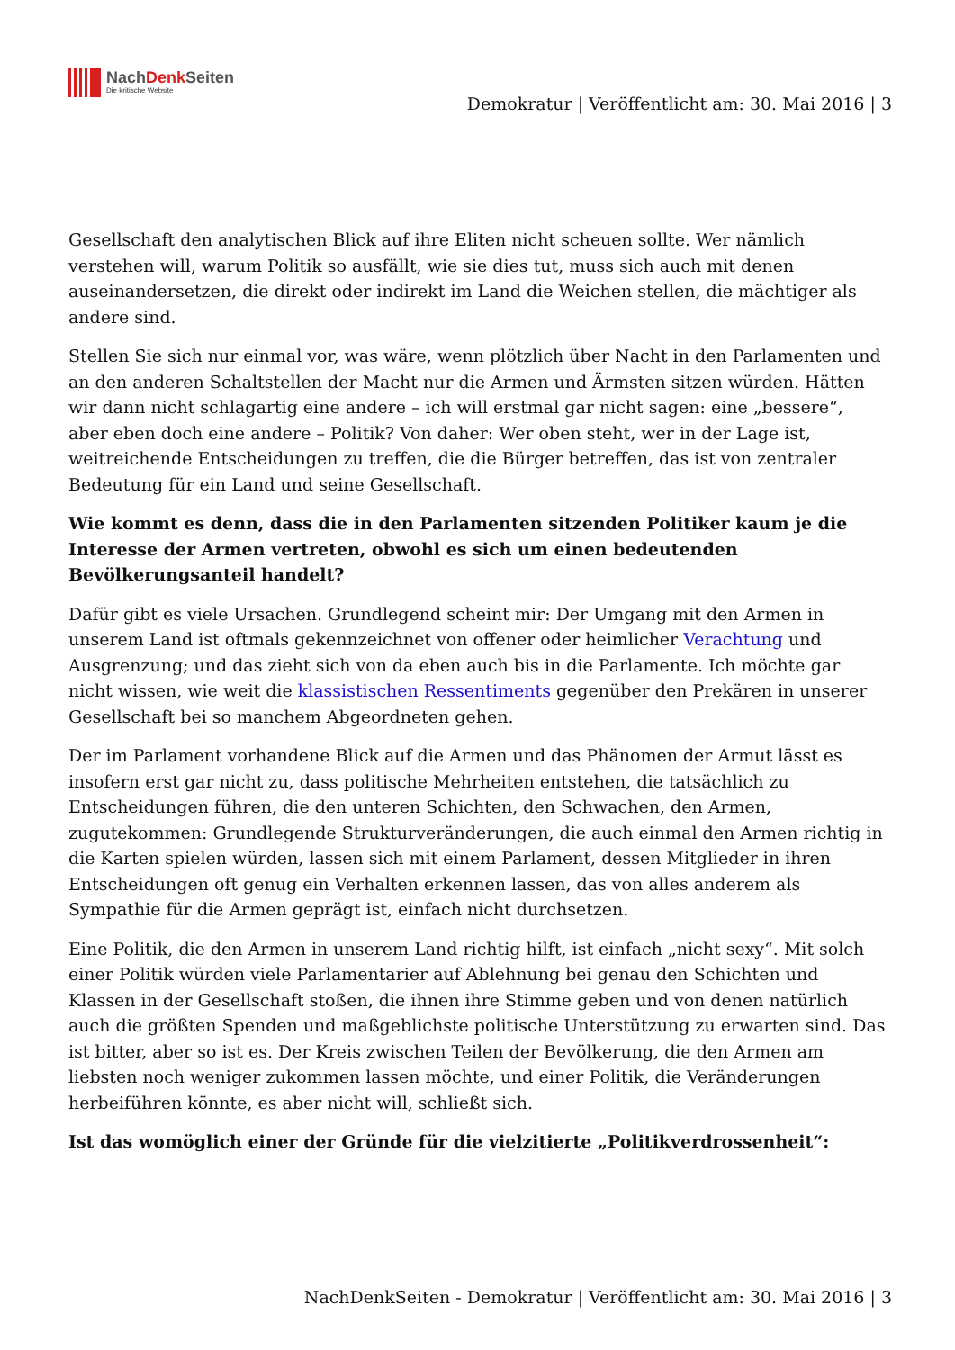NachDenk Seiten
Die kritische Website
Demokratur | Veröffentlicht am: 30. Mai 2016 | 3
Gesellschaft den analytischen Blick auf ihre Eliten nicht scheuen sollte. Wer nämlich verstehen will, warum Politik so ausfällt, wie sie dies tut, muss sich auch mit denen auseinandersetzen, die direkt oder indirekt im Land die Weichen stellen, die mächtiger als andere sind.
Stellen Sie sich nur einmal vor, was wäre, wenn plötzlich über Nacht in den Parlamenten und an den anderen Schaltstellen der Macht nur die Armen und Ärmsten sitzen würden. Hätten wir dann nicht schlagartig eine andere – ich will erstmal gar nicht sagen: eine „bessere“, aber eben doch eine andere – Politik? Von daher: Wer oben steht, wer in der Lage ist, weitreichende Entscheidungen zu treffen, die die Bürger betreffen, das ist von zentraler Bedeutung für ein Land und seine Gesellschaft.
Wie kommt es denn, dass die in den Parlamenten sitzenden Politiker kaum je die Interesse der Armen vertreten, obwohl es sich um einen bedeutenden Bevölkerungsanteil handelt?
Dafür gibt es viele Ursachen. Grundlegend scheint mir: Der Umgang mit den Armen in unserem Land ist oftmals gekennzeichnet von offener oder heimlicher Verachtung und Ausgrenzung; und das zieht sich von da eben auch bis in die Parlamente. Ich möchte gar nicht wissen, wie weit die klassistischen Ressentiments gegenüber den Prekären in unserer Gesellschaft bei so manchem Abgeordneten gehen.
Der im Parlament vorhandene Blick auf die Armen und das Phänomen der Armut lässt es insofern erst gar nicht zu, dass politische Mehrheiten entstehen, die tatsächlich zu Entscheidungen führen, die den unteren Schichten, den Schwachen, den Armen, zugutekommen: Grundlegende Strukturveränderungen, die auch einmal den Armen richtig in die Karten spielen würden, lassen sich mit einem Parlament, dessen Mitglieder in ihren Entscheidungen oft genug ein Verhalten erkennen lassen, das von alles anderem als Sympathie für die Armen geprägt ist, einfach nicht durchsetzen.
Eine Politik, die den Armen in unserem Land richtig hilft, ist einfach „nicht sexy“. Mit solch einer Politik würden viele Parlamentarier auf Ablehnung bei genau den Schichten und Klassen in der Gesellschaft stoßen, die ihnen ihre Stimme geben und von denen natürlich auch die größten Spenden und maßgeblichste politische Unterstützung zu erwarten sind. Das ist bitter, aber so ist es. Der Kreis zwischen Teilen der Bevölkerung, die den Armen am liebsten noch weniger zukommen lassen möchte, und einer Politik, die Veränderungen herbeiführen könnte, es aber nicht will, schließt sich.
Ist das womöglich einer der Gründe für die vielzitierte „Politikverdrossenheit“:
NachDenkSeiten - Demokratur | Veröffentlicht am: 30. Mai 2016 | 3